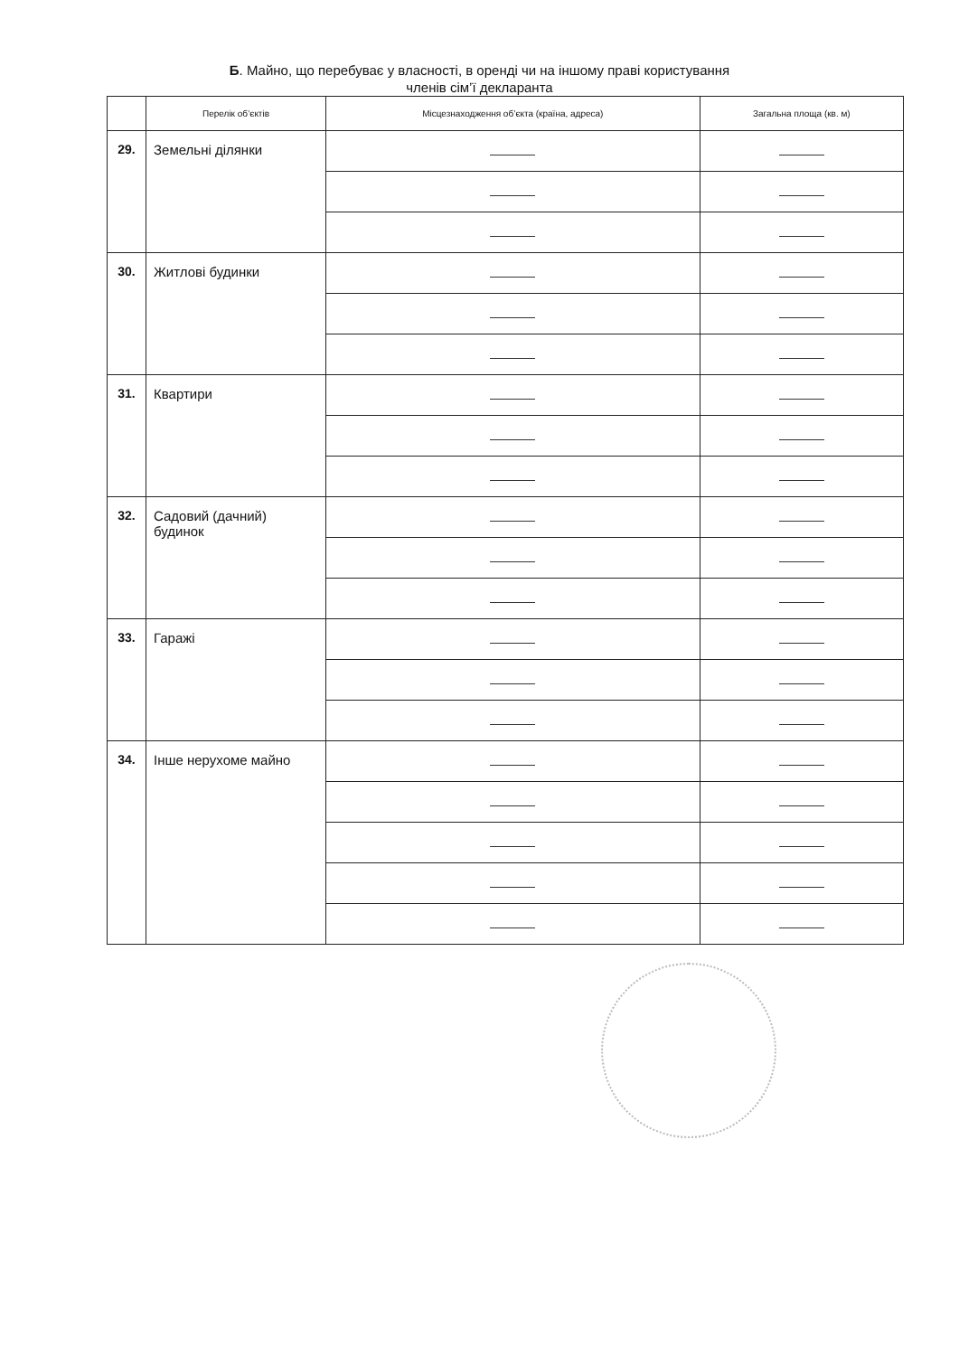Б. Майно, що перебуває у власності, в оренді чи на іншому праві користування
членів сім’ї декларанта
| | Перелік об’єктів | Місцезнаходження об’єкта (країна, адреса) | Загальна площа (кв. м) |
| --- | --- | --- | --- |
| 29. | Земельні ділянки | | |
| 30. | Житлові будинки | | |
| 31. | Квартири | | |
| 32. | Садовий (дачний) будинок | | |
| 33. | Гаражі | | |
| 34. | Інше нерухоме майно | | |